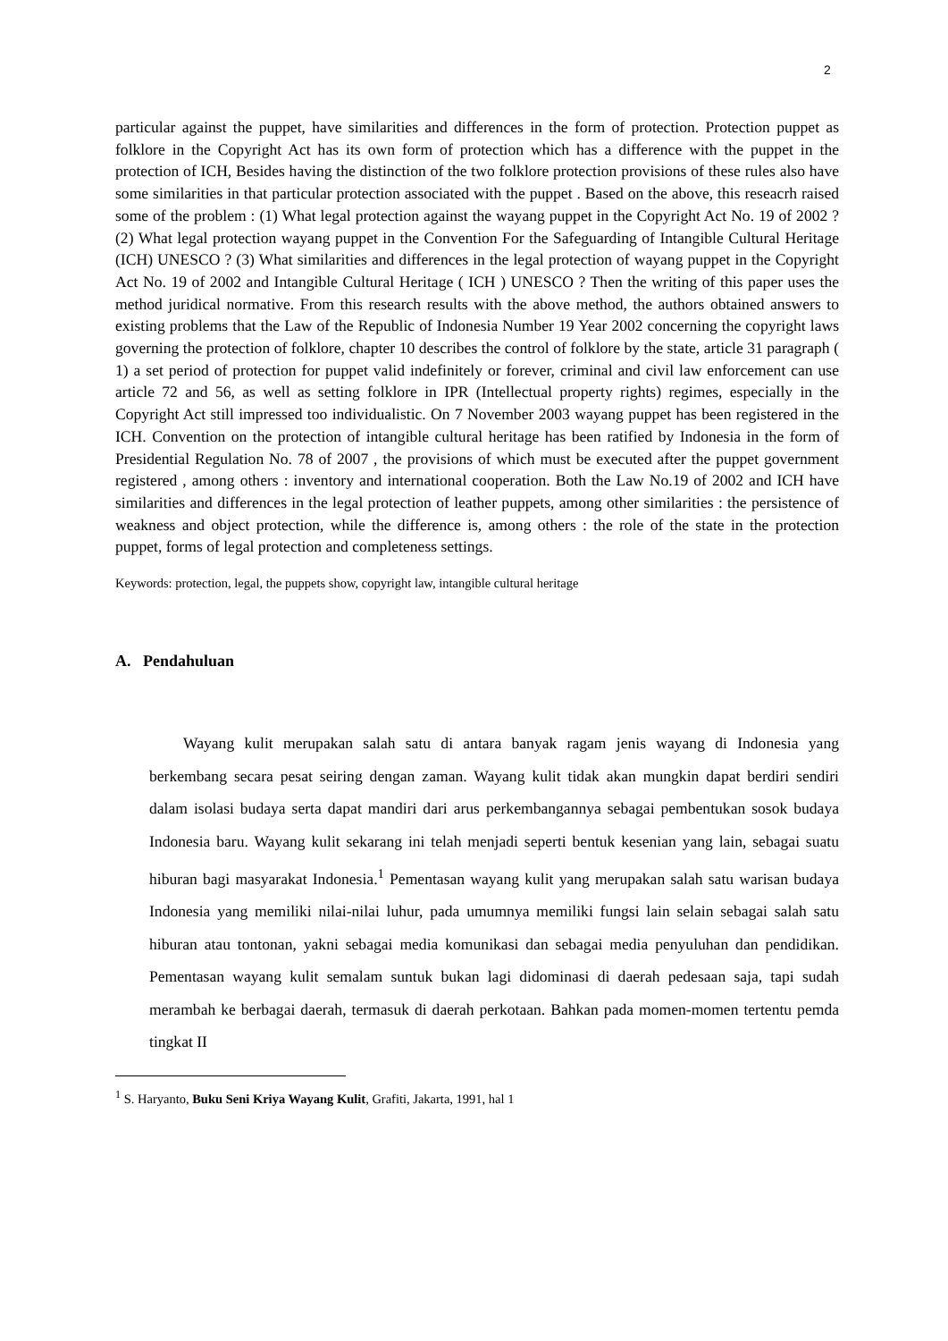2
particular against the puppet, have similarities and differences in the form of protection. Protection puppet as folklore in the Copyright Act has its own form of protection which has a difference with the puppet in the protection of ICH, Besides having the distinction of the two folklore protection provisions of these rules also have some similarities in that particular protection associated with the puppet . Based on the above, this reseacrh raised some of the problem : (1) What legal protection against the wayang puppet in the Copyright Act No. 19 of 2002 ? (2) What legal protection wayang puppet in the Convention For the Safeguarding of Intangible Cultural Heritage (ICH) UNESCO ? (3) What similarities and differences in the legal protection of wayang puppet in the Copyright Act No. 19 of 2002 and Intangible Cultural Heritage ( ICH ) UNESCO ? Then the writing of this paper uses the method juridical normative. From this research results with the above method, the authors obtained answers to existing problems that the Law of the Republic of Indonesia Number 19 Year 2002 concerning the copyright laws governing the protection of folklore, chapter 10 describes the control of folklore by the state, article 31 paragraph ( 1) a set period of protection for puppet valid indefinitely or forever, criminal and civil law enforcement can use article 72 and 56, as well as setting folklore in IPR (Intellectual property rights) regimes, especially in the Copyright Act still impressed too individualistic. On 7 November 2003 wayang puppet has been registered in the ICH. Convention on the protection of intangible cultural heritage has been ratified by Indonesia in the form of Presidential Regulation No. 78 of 2007 , the provisions of which must be executed after the puppet government registered , among others : inventory and international cooperation. Both the Law No.19 of 2002 and ICH have similarities and differences in the legal protection of leather puppets, among other similarities : the persistence of weakness and object protection, while the difference is, among others : the role of the state in the protection puppet, forms of legal protection and completeness settings.
Keywords: protection, legal, the puppets show, copyright law, intangible cultural heritage
A. Pendahuluan
Wayang kulit merupakan salah satu di antara banyak ragam jenis wayang di Indonesia yang berkembang secara pesat seiring dengan zaman. Wayang kulit tidak akan mungkin dapat berdiri sendiri dalam isolasi budaya serta dapat mandiri dari arus perkembangannya sebagai pembentukan sosok budaya Indonesia baru. Wayang kulit sekarang ini telah menjadi seperti bentuk kesenian yang lain, sebagai suatu hiburan bagi masyarakat Indonesia.<sup>1</sup> Pementasan wayang kulit yang merupakan salah satu warisan budaya Indonesia yang memiliki nilai-nilai luhur, pada umumnya memiliki fungsi lain selain sebagai salah satu hiburan atau tontonan, yakni sebagai media komunikasi dan sebagai media penyuluhan dan pendidikan. Pementasan wayang kulit semalam suntuk bukan lagi didominasi di daerah pedesaan saja, tapi sudah merambah ke berbagai daerah, termasuk di daerah perkotaan. Bahkan pada momen-momen tertentu pemda tingkat II
<sup>1</sup> S. Haryanto, Buku Seni Kriya Wayang Kulit, Grafiti, Jakarta, 1991, hal 1